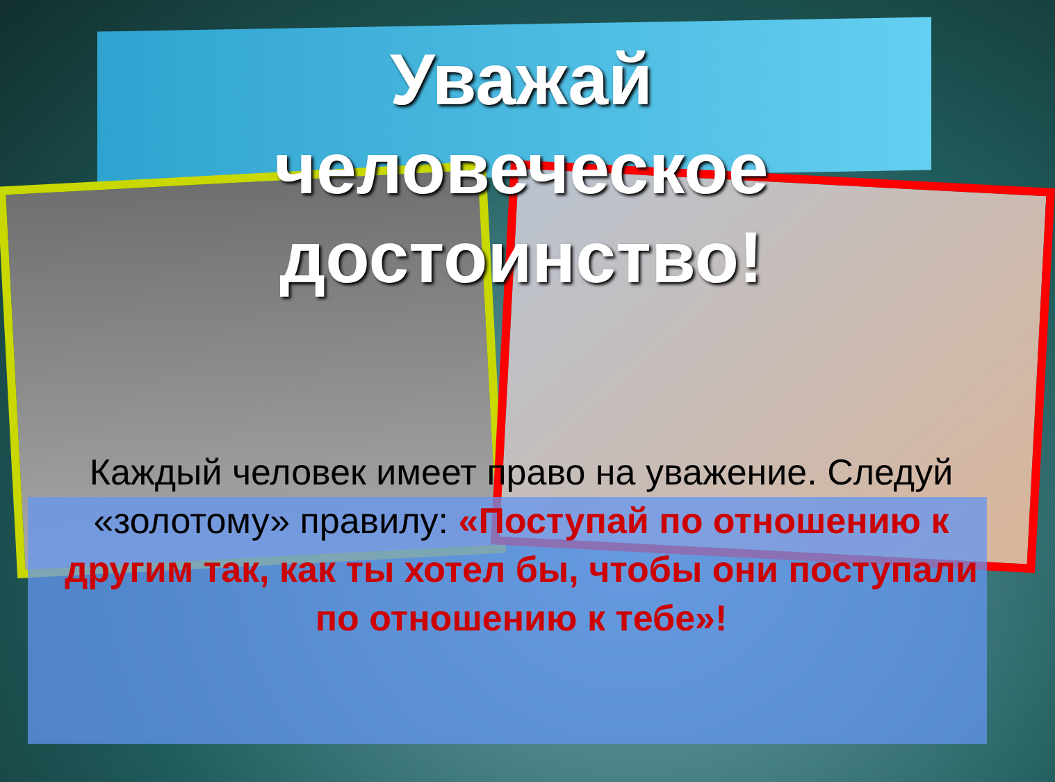Уважай
человеческое
достоинство!
Каждый человек имеет право на уважение. Следуй «золотому» правилу: «Поступай по отношению к другим так, как ты хотел бы, чтобы они поступали по отношению к тебе»!